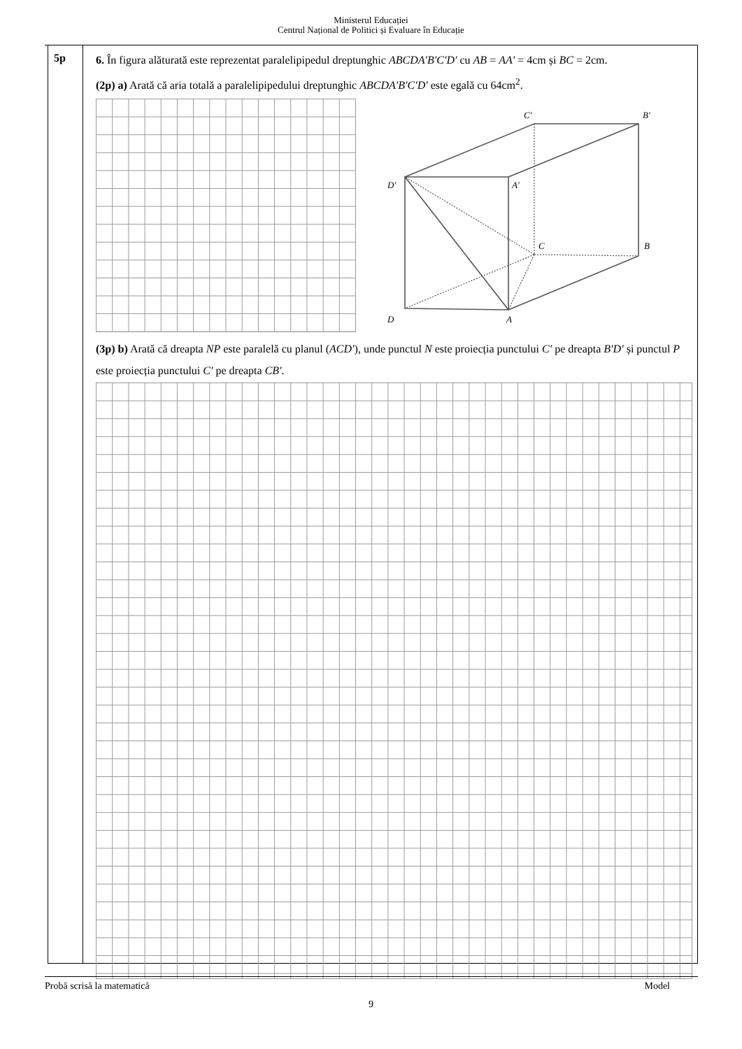Ministerul Educației
Centrul Național de Politici și Evaluare în Educație
5p
6. În figura alăturată este reprezentat paralelipipedul dreptunghic ABCDA′B′C′D′ cu AB = AA′ = 4cm și BC = 2cm.
(2p) a) Arată că aria totală a paralelipipedului dreptunghic ABCDA′B′C′D′ este egală cu 64cm<sup>2</sup>.
C′
B′
D′
A′
C
B
D
A
(3p) b) Arată că dreapta NP este paralelă cu planul (ACD′), unde punctul N este proiecția punctului C′ pe dreapta B′D′ și punctul P este proiecția punctului C′ pe dreapta CB′.
Probă scrisă la matematică Model
9